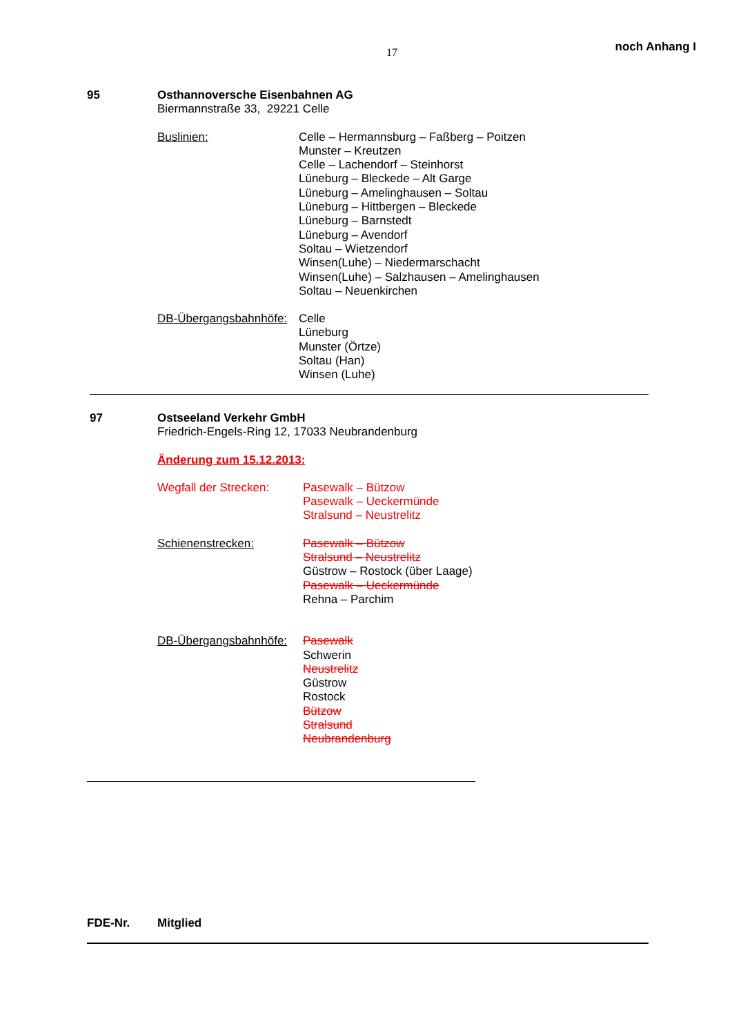17 noch Anhang I
95
Osthannoversche Eisenbahnen AG
Biermannstraße 33, 29221 Celle
Buslinien: Celle – Hermannsburg – Faßberg – Poitzen
Munster – Kreutzen
Celle – Lachendorf – Steinhorst
Lüneburg – Bleckede – Alt Garge
Lüneburg – Amelinghausen – Soltau
Lüneburg – Hittbergen – Bleckede
Lüneburg – Barnstedt
Lüneburg – Avendorf
Soltau – Wietzendorf
Winsen(Luhe) – Niedermarschacht
Winsen(Luhe) – Salzhausen – Amelinghausen
Soltau – Neuenkirchen
DB-Übergangsbahnhöfe:
Celle
Lüneburg
Munster (Örtze)
Soltau (Han)
Winsen (Luhe)
97
Ostseeland Verkehr GmbH
Friedrich-Engels-Ring 12, 17033 Neubrandenburg
Änderung zum 15.12.2013:
Wegfall der Strecken:
Pasewalk – Bützow
Pasewalk – Ueckermünde
Stralsund – Neustrelitz
Schienenstrecken: Pasewalk – Bützow
Stralsund – Neustrelitz
Güstrow – Rostock (über Laage)
Pasewalk – Ueckermünde
Rehna – Parchim
DB-Übergangsbahnhöfe:
Pasewalk
Schwerin
Neustrelitz
Güstrow
Rostock
Bützow
Stralsund
Neubrandenburg
FDE-Nr. Mitglied